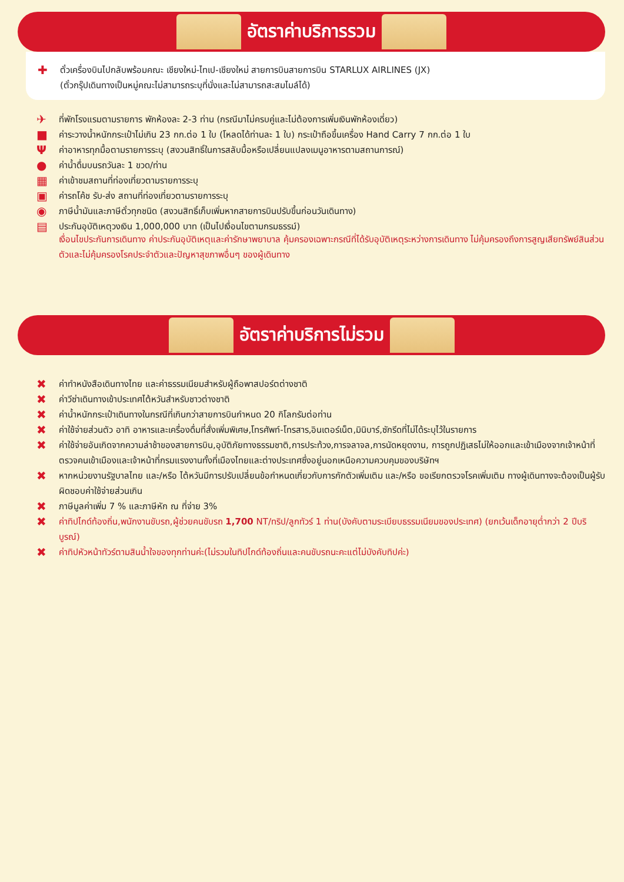อัตราค่าบริการรวม
✚ ตั๋วเครื่องบินไปกลับพร้อมคณะ เชียงใหม่-ไทเป-เชียงใหม่ สายการบินสายการบิน STARLUX AIRLINES (JX)
(ตั๋วกรุ๊ปเดินทางเป็นหมู่คณะไม่สามารถระบุที่นั่งและไม่สามารถสะสมไมล์ได้)
✈ ที่พักโรงแรมตามรายการ พักห้องละ 2-3 ท่าน (กรณีมาไม่ครบคู่และไม่ต้องการเพิ่มเงินพักห้องเดี่ยว)
■ ค่าระวางน้ำหนักกระเป๋าไม่เกิน 23 กก.ต่อ 1 ใบ (โหลดได้ท่านละ 1 ใบ) กระเป๋าถือขึ้นเครื่อง Hand Carry 7 กก.ต่อ 1 ใบ
Ψค่าอาหารทุกมื้อตามรายการระบุ (สงวนสิทธิ์ในการสลับมื้อหรือเปลี่ยนแปลงเมนูอาหารตามสถานการณ์)
● ค่าน้ำดื่มบนรถวันละ 1 ขวด/ท่าน
▦ ค่าเข้าชมสถานที่ท่องเที่ยวตามรายการระบุ
▣ ค่ารถโค้ช รับ-ส่ง สถานที่ท่องเที่ยวตามรายการระบุ
◉ ภาษีน้ำมันและภาษีตั๋วทุกชนิด (สงวนสิทธิ์เก็บเพิ่มหากสายการบินปรับขึ้นก่อนวันเดินทาง)
▤ ประกันอุบัติเหตุวงเงิน 1,000,000 บาท (เป็นไปเงื่อนไขตามกรมธรรม์)
เงื่อนไขประกันการเดินทาง ค่าประกันอุบัติเหตุและค่ารักษาพยาบาล คุ้มครองเฉพาะกรณีที่ได้รับอุบัติเหตุระหว่างการเดินทาง ไม่คุ้มครองถึงการสูญเสียทรัพย์สินส่วนตัวและไม่คุ้มครองโรคประจำตัวและปัญหาสุขภาพอื่นๆ ของผู้เดินทาง
อัตราค่าบริการไม่รวม
✖ ค่าทำหนังสือเดินทางไทย และค่าธรรมเนียมสำหรับผู้ถือพาสปอร์ตต่างชาติ
✖ ค่าวีซ่าเดินทางเข้าประเทศไต้หวันสำหรับชาวต่างชาติ
✖ ค่าน้ำหนักกระเป๋าเดินทางในกรณีที่เกินกว่าสายการบินกำหนด 20 กิโลกรัมต่อท่าน
✖ ค่าใช้จ่ายส่วนตัว อาทิ อาหารและเครื่องดื่มที่สั่งเพิ่มพิเศษ,โทรศัพท์-โทรสาร,อินเตอร์เน็ต,มินิบาร์,ซักรีดที่ไม่ได้ระบุไว้ในรายการ
✖ ค่าใช้จ่ายอันเกิดจากความล่าช้าของสายการบิน,อุบัติภัยทางธรรมชาติ,การประท้วง,การจลาจล,การนัดหยุดงาน, การถูกปฏิเสธไม่ให้ออกและเข้าเมืองจากเจ้าหน้าที่ตรวจคนเข้าเมืองและเจ้าหน้าที่กรมแรงงานทั้งที่เมืองไทยและต่างประเทศซึ่งอยู่นอกเหนือความควบคุมของบริษัทฯ
✖ หากหน่วยงานรัฐบาลไทย และ/หรือ ไต้หวันมีการปรับเปลี่ยนข้อกำหนดเกี่ยวกับการกักตัวเพิ่มเติม และ/หรือ ขอเรียกตรวจโรคเพิ่มเติม ทางผู้เดินทางจะต้องเป็นผู้รับผิดชอบค่าใช้จ่ายส่วนเกิน
✖ ภาษีมูลค่าเพิ่ม 7 % และภาษีหัก ณ ที่จ่าย 3%
✖ ค่าทิปไกด์ท้องถิ่น,พนักงานขับรถ,ผู้ช่วยคนขับรถ 1,700 NT/ทริป/ลูกทัวร์ 1 ท่าน(บังคับตามระเบียบธรรมเนียมของประเทศ) (ยกเว้นเด็กอายุต่ำกว่า 2 ปีบริบูรณ์)
✖ ค่าทิปหัวหน้าทัวร์ตามสินน้ำใจของทุกท่านค่ะ(ไม่รวมในทิปไกด์ท้องถิ่นและคนขับรถนะคะแต่ไม่บังคับทิปค่ะ)